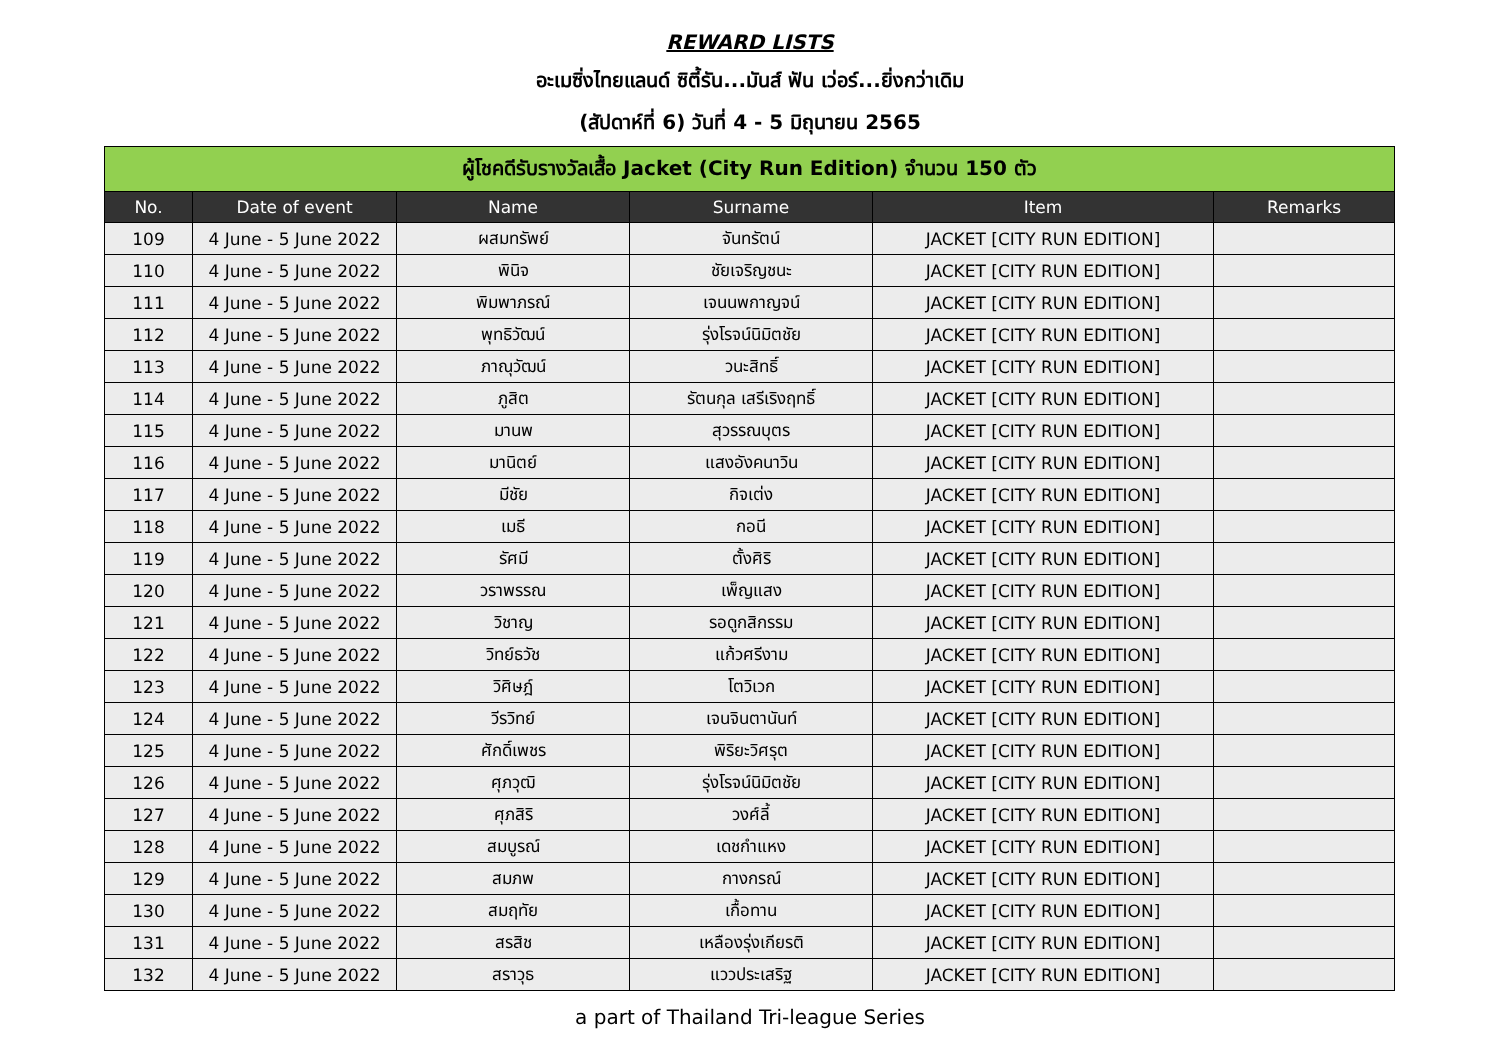REWARD LISTS
อะเมซิ่งไทยแลนด์ ซิตี้รัน...มันส์ ฟัน เว่อร์...ยิ่งกว่าเดิม
(สัปดาห์ที่ 6) วันที่ 4 - 5 มิถุนายน 2565
| ผู้โชคดีรับรางวัลเสื้อ Jacket (City Run Edition) จำนวน 150 ตัว | | | | | |
| --- | --- | --- | --- | --- | --- |
| No. | Date of event | Name | Surname | Item | Remarks |
| 109 | 4 June - 5 June 2022 | ผสมทรัพย์ | จันทรัตน์ | JACKET [CITY RUN EDITION] | |
| 110 | 4 June - 5 June 2022 | พินิจ | ชัยเจริญชนะ | JACKET [CITY RUN EDITION] | |
| 111 | 4 June - 5 June 2022 | พิมพาภรณ์ | เจนนพกาญจน์ | JACKET [CITY RUN EDITION] | |
| 112 | 4 June - 5 June 2022 | พุทธิวัฒน์ | รุ่งโรจน์นิมิตชัย | JACKET [CITY RUN EDITION] | |
| 113 | 4 June - 5 June 2022 | ภาณุวัฒน์ | วนะสิทธิ์ | JACKET [CITY RUN EDITION] | |
| 114 | 4 June - 5 June 2022 | ภูสิต | รัตนกุล เสรีเริงฤทธิ์ | JACKET [CITY RUN EDITION] | |
| 115 | 4 June - 5 June 2022 | มานพ | สุวรรณบุตร | JACKET [CITY RUN EDITION] | |
| 116 | 4 June - 5 June 2022 | มานิตย์ | แสงอังคนาวิน | JACKET [CITY RUN EDITION] | |
| 117 | 4 June - 5 June 2022 | มีชัย | กิจเต่ง | JACKET [CITY RUN EDITION] | |
| 118 | 4 June - 5 June 2022 | เมธี | กอนี | JACKET [CITY RUN EDITION] | |
| 119 | 4 June - 5 June 2022 | รัศมี | ตั้งศิริ | JACKET [CITY RUN EDITION] | |
| 120 | 4 June - 5 June 2022 | วราพรรณ | เพ็ญแสง | JACKET [CITY RUN EDITION] | |
| 121 | 4 June - 5 June 2022 | วิชาญ | รอดูกสิกรรม | JACKET [CITY RUN EDITION] | |
| 122 | 4 June - 5 June 2022 | วิทย์ธวัช | แก้วศรีงาม | JACKET [CITY RUN EDITION] | |
| 123 | 4 June - 5 June 2022 | วิศิษฎ์ | โตวิเวก | JACKET [CITY RUN EDITION] | |
| 124 | 4 June - 5 June 2022 | วีรวิทย์ | เจนจินตานันท์ | JACKET [CITY RUN EDITION] | |
| 125 | 4 June - 5 June 2022 | ศักดิ์เพชร | พิริยะวิศรุต | JACKET [CITY RUN EDITION] | |
| 126 | 4 June - 5 June 2022 | ศุภวุฒิ | รุ่งโรจน์นิมิตชัย | JACKET [CITY RUN EDITION] | |
| 127 | 4 June - 5 June 2022 | ศุภสิริ | วงศ์ลี้ | JACKET [CITY RUN EDITION] | |
| 128 | 4 June - 5 June 2022 | สมบูรณ์ | เดชกำแหง | JACKET [CITY RUN EDITION] | |
| 129 | 4 June - 5 June 2022 | สมภพ | กางกรณ์ | JACKET [CITY RUN EDITION] | |
| 130 | 4 June - 5 June 2022 | สมฤทัย | เกื้อทาน | JACKET [CITY RUN EDITION] | |
| 131 | 4 June - 5 June 2022 | สรสิช | เหลืองรุ่งเกียรติ | JACKET [CITY RUN EDITION] | |
| 132 | 4 June - 5 June 2022 | สราวุธ | แววประเสริฐ | JACKET [CITY RUN EDITION] | |
a part of Thailand Tri-league Series